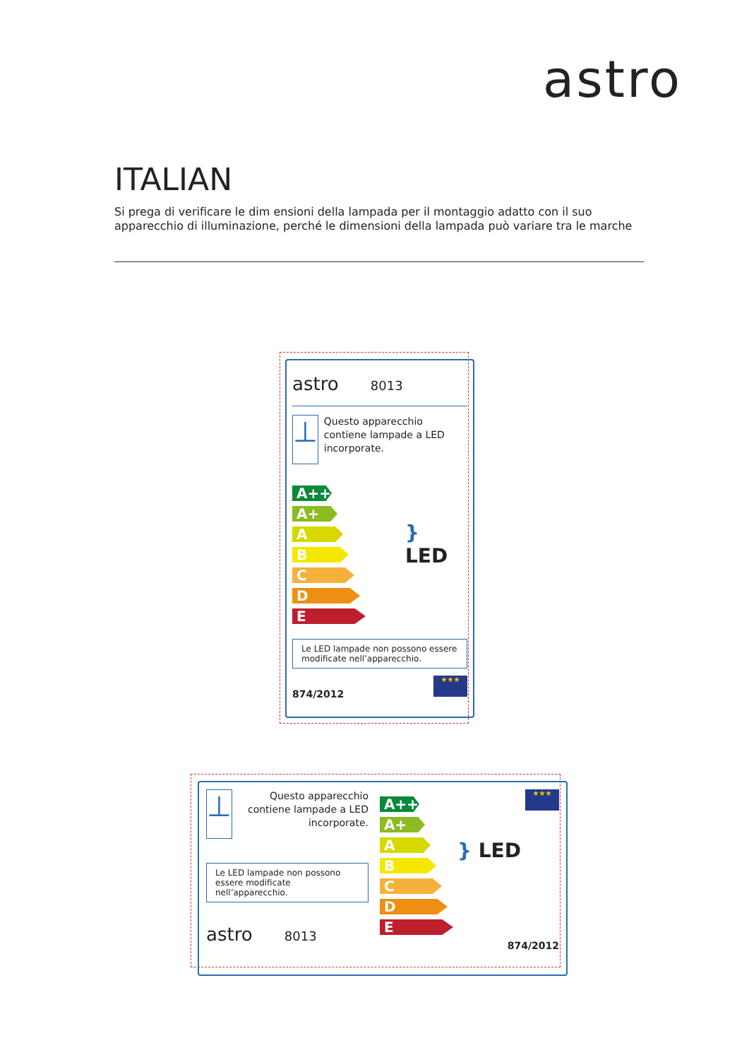astro
ITALIAN
Si prega di verificare le dim ensioni della lampada per il montaggio adatto con il suo apparecchio di illuminazione, perché le dimensioni della lampada può variare tra le marche
astro 8013
⊥
Questo apparecchio contiene lampade a LED incorporate.
A++
A+
A
B
C
D
E
} LED
Le LED lampade non possono essere modificate nell’apparecchio.
874/2012
★★★
⊥
Questo apparecchio contiene lampade a LED incorporate.
Le LED lampade non possono essere modificate nell’apparecchio.
astro 8013
A++
A+
A
B
C
D
E
★★★
} LED
874/2012